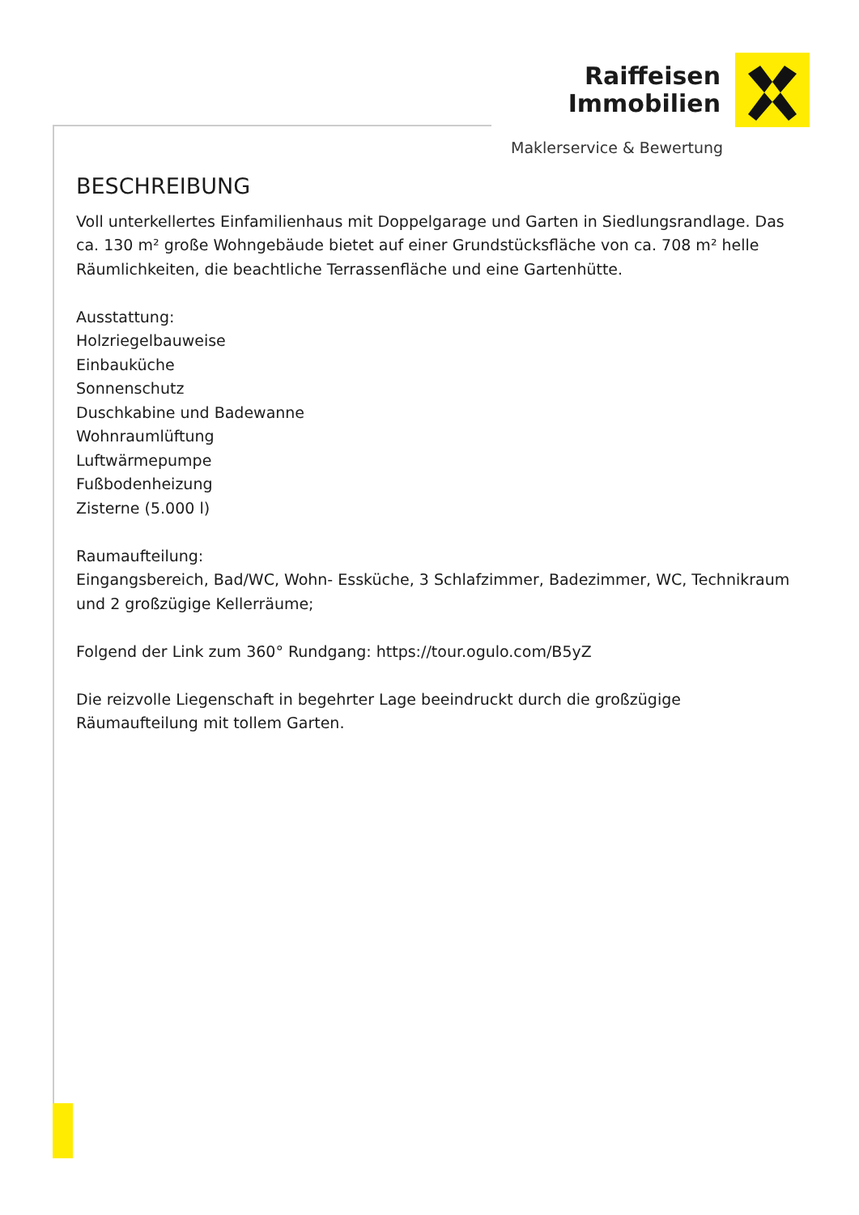Raiffeisen
Immobilien
Maklerservice & Bewertung
BESCHREIBUNG
Voll unterkellertes Einfamilienhaus mit Doppelgarage und Garten in Siedlungsrandlage. Das ca. 130 m² große Wohngebäude bietet auf einer Grundstücksfläche von ca. 708 m² helle Räumlichkeiten, die beachtliche Terrassenfläche und eine Gartenhütte.
Ausstattung:
Holzriegelbauweise
Einbauküche
Sonnenschutz
Duschkabine und Badewanne
Wohnraumlüftung
Luftwärmepumpe
Fußbodenheizung
Zisterne (5.000 l)
Raumaufteilung:
Eingangsbereich, Bad/WC, Wohn- Essküche, 3 Schlafzimmer, Badezimmer, WC, Technikraum und 2 großzügige Kellerräume;
Folgend der Link zum 360° Rundgang: https://tour.ogulo.com/B5yZ
Die reizvolle Liegenschaft in begehrter Lage beeindruckt durch die großzügige Räumaufteilung mit tollem Garten.